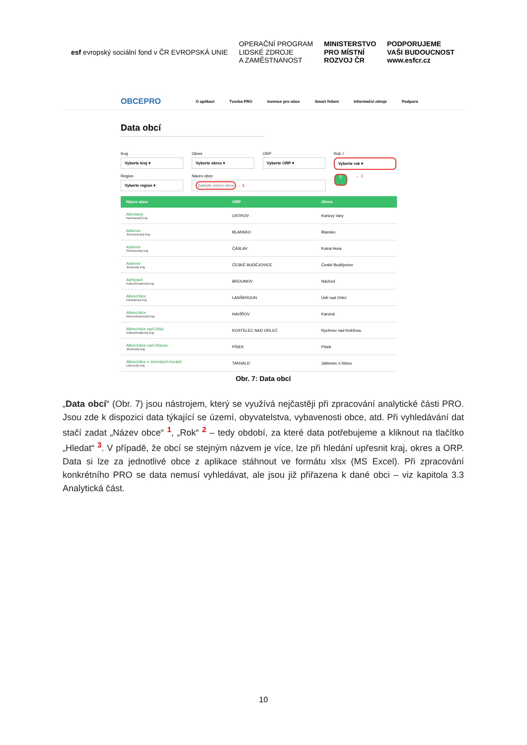esf evropský sociální fond v ČR EVROPSKÁ UNIE
OPERAČNÍ PROGRAM
LIDSKÉ ZDROJE
A ZAMĚSTNANOST
MINISTERSTVO
PRO MÍSTNÍ
ROZVOJ ČR
PODPORUJEME
VAŠI BUDOUCNOST
www.esfcr.cz
OBCEPRO O aplikací Tvorba PRO Invence pro obce Smart řešení Informační zdroje Podpora
Data obcí
Kraj
Vyberte kraj ▾
Okres
Vyberte okres ▾
ORP
Vyberte ORP ▾
Rok 2
Vyberte rok ▾
Region
Vyberte region ▾
Název obce
Zadejte název obce ← 1
⚲
← 3
| Název obce | ORP | Okres |
| --- | --- | --- |
| Abertamy Karlovarský kraj | OSTROV | Karlovy Vary |
| Adamov Jihomoravský kraj | BLANSKO | Blansko |
| Adamov Středočeský kraj | ČÁSLAV | Kutná Hora |
| Adamov Jihočeský kraj | ČESKÉ BUDĚJOVICE | České Budějovice |
| Adršpach Královéhradecký kraj | BROUMOV | Náchod |
| Albrechtice Pardubický kraj | LANŠKROUN | Ústí nad Orlicí |
| Albrechtice Moravskoslezský kraj | HAVÍŘOV | Karviná |
| Albrechtice nad Orlicí Královéhradecký kraj | KOSTELEC NAD ORLICÍ | Rychnov nad Kněžnou |
| Albrechtice nad Vltavou Jihočeský kraj | PÍSEK | Písek |
| Albrechtice v Jizerských horách Liberecký kraj | TANVALD | Jablonec n.Nisou |
Obr. 7: Data obcí
„Data obcí“ (Obr. 7) jsou nástrojem, který se využívá nejčastěji při zpracování analytické části PRO. Jsou zde k dispozici data týkající se území, obyvatelstva, vybavenosti obce, atd. Při vyhledávání dat stačí zadat „Název obce“ <sup>1</sup>, „Rok“ <sup>2</sup> – tedy období, za které data potřebujeme a kliknout na tlačítko „Hledat“ <sup>3</sup>. V případě, že obcí se stejným názvem je více, lze při hledání upřesnit kraj, okres a ORP. Data si lze za jednotlivé obce z aplikace stáhnout ve formátu xlsx (MS Excel). Při zpracování konkrétního PRO se data nemusí vyhledávat, ale jsou již přiřazena k dané obci – viz kapitola 3.3 Analytická část.
10